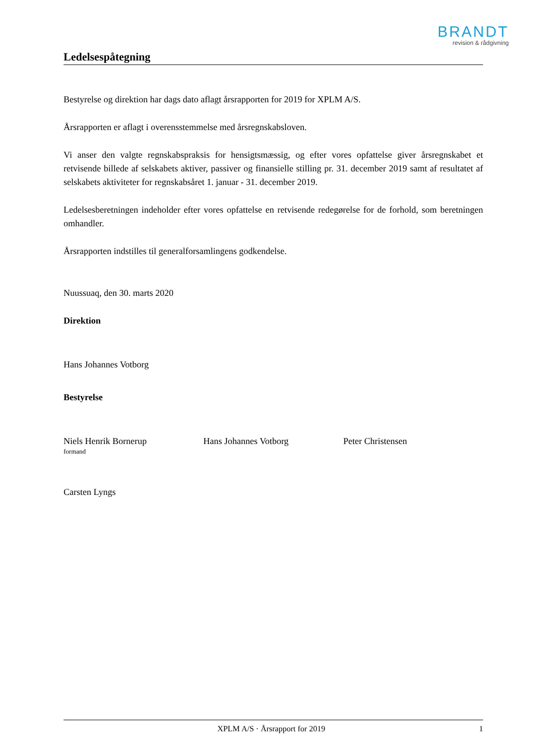BRANDT
revision & rådgivning
Ledelsespåtegning
Bestyrelse og direktion har dags dato aflagt årsrapporten for 2019 for XPLM A/S.
Årsrapporten er aflagt i overensstemmelse med årsregnskabsloven.
Vi anser den valgte regnskabspraksis for hensigtsmæssig, og efter vores opfattelse giver årsregnskabet et retvisende billede af selskabets aktiver, passiver og finansielle stilling pr. 31. december 2019 samt af resultatet af selskabets aktiviteter for regnskabsåret 1. januar - 31. december 2019.
Ledelsesberetningen indeholder efter vores opfattelse en retvisende redegørelse for de forhold, som beretningen omhandler.
Årsrapporten indstilles til generalforsamlingens godkendelse.
Nuussuaq, den 30. marts 2020
Direktion
Hans Johannes Votborg
Bestyrelse
Niels Henrik Bornerup
formand
Hans Johannes Votborg Peter Christensen
Carsten Lyngs
XPLM A/S · Årsrapport for 2019 1